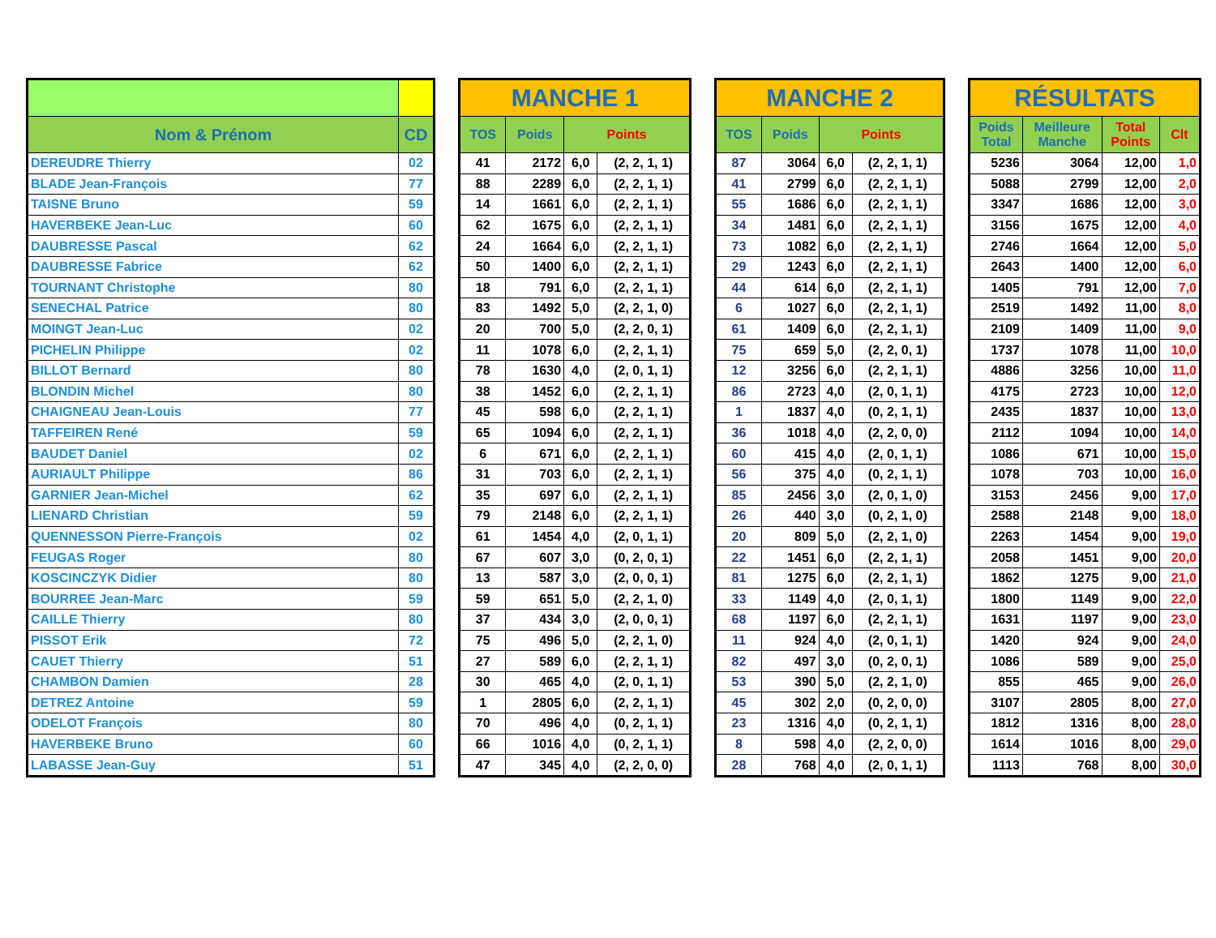| Nom & Prénom | CD |
| --- | --- |
| DEREUDRE Thierry | 02 |
| BLADE Jean-François | 77 |
| TAISNE Bruno | 59 |
| HAVERBEKE Jean-Luc | 60 |
| DAUBRESSE Pascal | 62 |
| DAUBRESSE Fabrice | 62 |
| TOURNANT Christophe | 80 |
| SENECHAL Patrice | 80 |
| MOINGT Jean-Luc | 02 |
| PICHELIN Philippe | 02 |
| BILLOT Bernard | 80 |
| BLONDIN Michel | 80 |
| CHAIGNEAU Jean-Louis | 77 |
| TAFFEIREN René | 59 |
| BAUDET Daniel | 02 |
| AURIAULT Philippe | 86 |
| GARNIER Jean-Michel | 62 |
| LIENARD Christian | 59 |
| QUENNESSON Pierre-François | 02 |
| FEUGAS Roger | 80 |
| KOSCINCZYK Didier | 80 |
| BOURREE Jean-Marc | 59 |
| CAILLE Thierry | 80 |
| PISSOT Erik | 72 |
| CAUET Thierry | 51 |
| CHAMBON Damien | 28 |
| DETREZ Antoine | 59 |
| ODELOT François | 80 |
| HAVERBEKE Bruno | 60 |
| LABASSE Jean-Guy | 51 |
| MANCHE 1 | | | |
| --- | --- | --- | --- |
| TOS | Poids | Points | |
| 41 | 2172 | 6,0 | (2, 2, 1, 1) |
| 88 | 2289 | 6,0 | (2, 2, 1, 1) |
| 14 | 1661 | 6,0 | (2, 2, 1, 1) |
| 62 | 1675 | 6,0 | (2, 2, 1, 1) |
| 24 | 1664 | 6,0 | (2, 2, 1, 1) |
| 50 | 1400 | 6,0 | (2, 2, 1, 1) |
| 18 | 791 | 6,0 | (2, 2, 1, 1) |
| 83 | 1492 | 5,0 | (2, 2, 1, 0) |
| 20 | 700 | 5,0 | (2, 2, 0, 1) |
| 11 | 1078 | 6,0 | (2, 2, 1, 1) |
| 78 | 1630 | 4,0 | (2, 0, 1, 1) |
| 38 | 1452 | 6,0 | (2, 2, 1, 1) |
| 45 | 598 | 6,0 | (2, 2, 1, 1) |
| 65 | 1094 | 6,0 | (2, 2, 1, 1) |
| 6 | 671 | 6,0 | (2, 2, 1, 1) |
| 31 | 703 | 6,0 | (2, 2, 1, 1) |
| 35 | 697 | 6,0 | (2, 2, 1, 1) |
| 79 | 2148 | 6,0 | (2, 2, 1, 1) |
| 61 | 1454 | 4,0 | (2, 0, 1, 1) |
| 67 | 607 | 3,0 | (0, 2, 0, 1) |
| 13 | 587 | 3,0 | (2, 0, 0, 1) |
| 59 | 651 | 5,0 | (2, 2, 1, 0) |
| 37 | 434 | 3,0 | (2, 0, 0, 1) |
| 75 | 496 | 5,0 | (2, 2, 1, 0) |
| 27 | 589 | 6,0 | (2, 2, 1, 1) |
| 30 | 465 | 4,0 | (2, 0, 1, 1) |
| 1 | 2805 | 6,0 | (2, 2, 1, 1) |
| 70 | 496 | 4,0 | (0, 2, 1, 1) |
| 66 | 1016 | 4,0 | (0, 2, 1, 1) |
| 47 | 345 | 4,0 | (2, 2, 0, 0) |
| MANCHE 2 | | | |
| --- | --- | --- | --- |
| TOS | Poids | Points | |
| 87 | 3064 | 6,0 | (2, 2, 1, 1) |
| 41 | 2799 | 6,0 | (2, 2, 1, 1) |
| 55 | 1686 | 6,0 | (2, 2, 1, 1) |
| 34 | 1481 | 6,0 | (2, 2, 1, 1) |
| 73 | 1082 | 6,0 | (2, 2, 1, 1) |
| 29 | 1243 | 6,0 | (2, 2, 1, 1) |
| 44 | 614 | 6,0 | (2, 2, 1, 1) |
| 6 | 1027 | 6,0 | (2, 2, 1, 1) |
| 61 | 1409 | 6,0 | (2, 2, 1, 1) |
| 75 | 659 | 5,0 | (2, 2, 0, 1) |
| 12 | 3256 | 6,0 | (2, 2, 1, 1) |
| 86 | 2723 | 4,0 | (2, 0, 1, 1) |
| 1 | 1837 | 4,0 | (0, 2, 1, 1) |
| 36 | 1018 | 4,0 | (2, 2, 0, 0) |
| 60 | 415 | 4,0 | (2, 0, 1, 1) |
| 56 | 375 | 4,0 | (0, 2, 1, 1) |
| 85 | 2456 | 3,0 | (2, 0, 1, 0) |
| 26 | 440 | 3,0 | (0, 2, 1, 0) |
| 20 | 809 | 5,0 | (2, 2, 1, 0) |
| 22 | 1451 | 6,0 | (2, 2, 1, 1) |
| 81 | 1275 | 6,0 | (2, 2, 1, 1) |
| 33 | 1149 | 4,0 | (2, 0, 1, 1) |
| 68 | 1197 | 6,0 | (2, 2, 1, 1) |
| 11 | 924 | 4,0 | (2, 0, 1, 1) |
| 82 | 497 | 3,0 | (0, 2, 0, 1) |
| 53 | 390 | 5,0 | (2, 2, 1, 0) |
| 45 | 302 | 2,0 | (0, 2, 0, 0) |
| 23 | 1316 | 4,0 | (0, 2, 1, 1) |
| 8 | 598 | 4,0 | (2, 2, 0, 0) |
| 28 | 768 | 4,0 | (2, 0, 1, 1) |
| RÉSULTATS | | | |
| --- | --- | --- | --- |
| Poids Total | Meilleure Manche | Total Points | Clt |
| 5236 | 3064 | 12,00 | 1,0 |
| 5088 | 2799 | 12,00 | 2,0 |
| 3347 | 1686 | 12,00 | 3,0 |
| 3156 | 1675 | 12,00 | 4,0 |
| 2746 | 1664 | 12,00 | 5,0 |
| 2643 | 1400 | 12,00 | 6,0 |
| 1405 | 791 | 12,00 | 7,0 |
| 2519 | 1492 | 11,00 | 8,0 |
| 2109 | 1409 | 11,00 | 9,0 |
| 1737 | 1078 | 11,00 | 10,0 |
| 4886 | 3256 | 10,00 | 11,0 |
| 4175 | 2723 | 10,00 | 12,0 |
| 2435 | 1837 | 10,00 | 13,0 |
| 2112 | 1094 | 10,00 | 14,0 |
| 1086 | 671 | 10,00 | 15,0 |
| 1078 | 703 | 10,00 | 16,0 |
| 3153 | 2456 | 9,00 | 17,0 |
| 2588 | 2148 | 9,00 | 18,0 |
| 2263 | 1454 | 9,00 | 19,0 |
| 2058 | 1451 | 9,00 | 20,0 |
| 1862 | 1275 | 9,00 | 21,0 |
| 1800 | 1149 | 9,00 | 22,0 |
| 1631 | 1197 | 9,00 | 23,0 |
| 1420 | 924 | 9,00 | 24,0 |
| 1086 | 589 | 9,00 | 25,0 |
| 855 | 465 | 9,00 | 26,0 |
| 3107 | 2805 | 8,00 | 27,0 |
| 1812 | 1316 | 8,00 | 28,0 |
| 1614 | 1016 | 8,00 | 29,0 |
| 1113 | 768 | 8,00 | 30,0 |